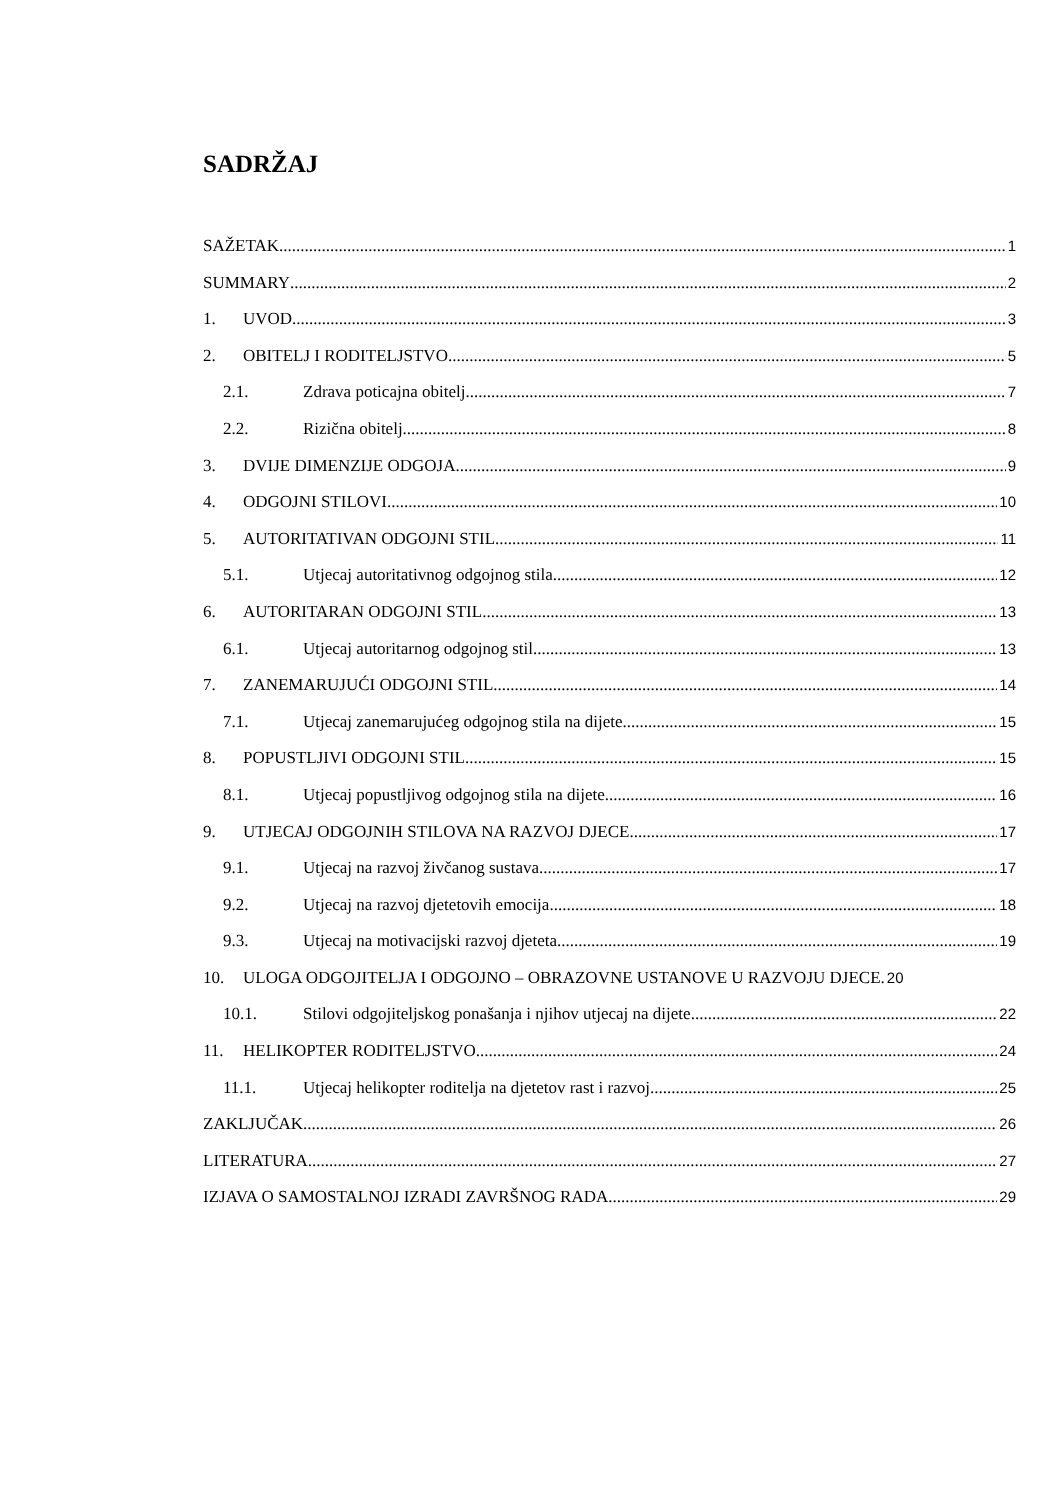SADRŽAJ
SAŽETAK 1
SUMMARY 2
1. UVOD 3
2. OBITELJ I RODITELJSTVO 5
2.1. Zdrava poticajna obitelj 7
2.2. Rizična obitelj 8
3. DVIJE DIMENZIJE ODGOJA 9
4. ODGOJNI STILOVI 10
5. AUTORITATIVAN ODGOJNI STIL 11
5.1. Utjecaj autoritativnog odgojnog stila 12
6. AUTORITARAN ODGOJNI STIL 13
6.1. Utjecaj autoritarnog odgojnog stil 13
7. ZANEMARUJUĆI ODGOJNI STIL 14
7.1. Utjecaj zanemarujućeg odgojnog stila na dijete 15
8. POPUSTLJIVI ODGOJNI STIL 15
8.1. Utjecaj popustljivog odgojnog stila na dijete 16
9. UTJECAJ ODGOJNIH STILOVA NA RAZVOJ DJECE 17
9.1. Utjecaj na razvoj živčanog sustava 17
9.2. Utjecaj na razvoj djetetovih emocija 18
9.3. Utjecaj na motivacijski razvoj djeteta 19
10. ULOGA ODGOJITELJA I ODGOJNO – OBRAZOVNE USTANOVE U RAZVOJU DJECE. 20
10.1. Stilovi odgojiteljskog ponašanja i njihov utjecaj na dijete 22
11. HELIKOPTER RODITELJSTVO 24
11.1. Utjecaj helikopter roditelja na djetetov rast i razvoj 25
ZAKLJUČAK 26
LITERATURA 27
IZJAVA O SAMOSTALNOJ IZRADI ZAVRŠNOG RADA 29